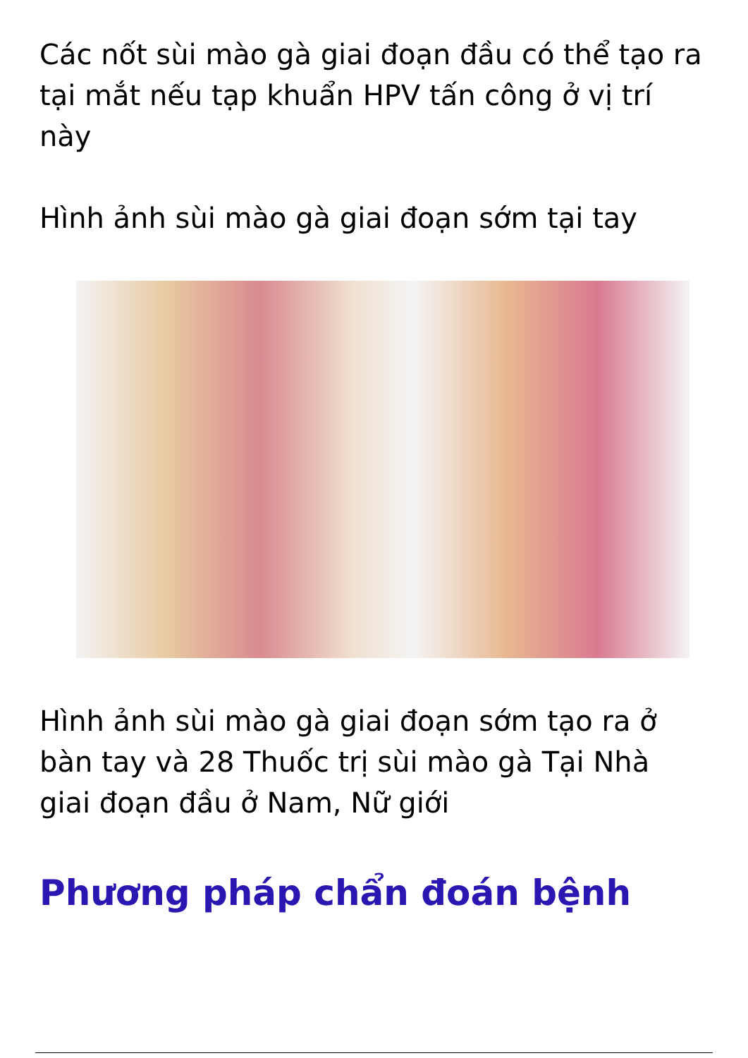Các nốt sùi mào gà giai đoạn đầu có thể tạo ra tại mắt nếu tạp khuẩn HPV tấn công ở vị trí này
Hình ảnh sùi mào gà giai đoạn sớm tại tay
Hình ảnh sùi mào gà giai đoạn sớm tạo ra ở bàn tay và 28 Thuốc trị sùi mào gà Tại Nhà giai đoạn đầu ở Nam, Nữ giới
Phương pháp chẩn đoán bệnh